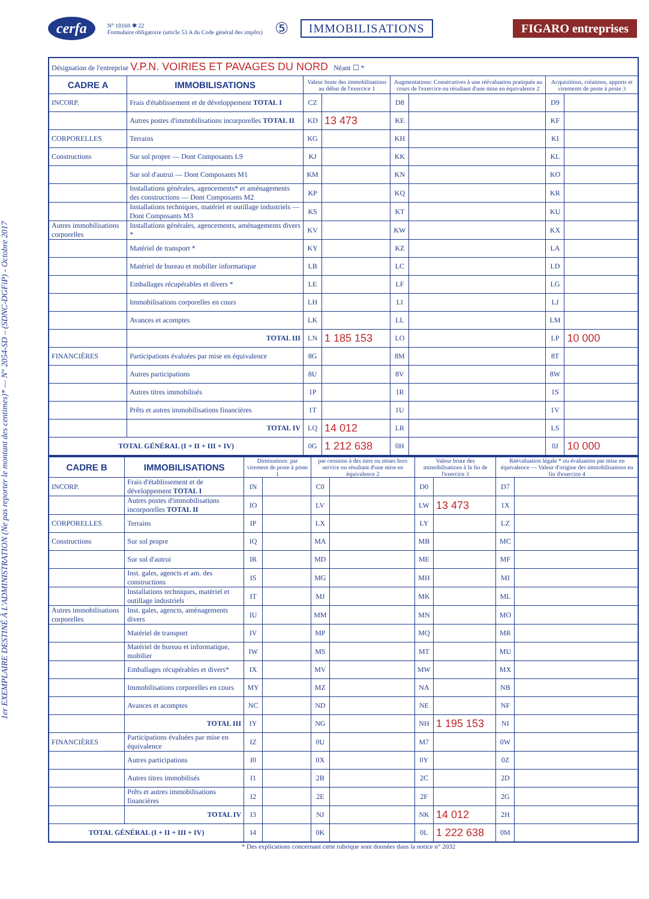cerfa
N° 10169 ✱ 22
Formulaire obligatoire (article 53 A du Code général des impôts)
⑤ IMMOBILISATIONS FIGARO entreprises
1er EXEMPLAIRE DESTINÉ À L'ADMINISTRATION (Ne pas reporter le montant des centimes)* — N° 2054-SD – (SDNC-DGFiP) - Octobre 2017
| Désignation de l'entreprise V.P.N. VOIRIES ET PAVAGES DU NORD Néant ☐ * | | | | | | | |
| CADRE A | IMMOBILISATIONS | Valeur brute des immobilisations au début de l'exercice 1 | | Augmentations: Consécutives à une réévaluation pratiquée au cours de l'exercice ou résultant d'une mise en équivalence 2 | | Acquisitions, créations, apports et virements de poste à poste 3 | |
| INCORP. | Frais d'établissement et de développement TOTAL I | CZ | | D8 | | D9 | |
| | Autres postes d'immobilisations incorporelles TOTAL II | KD | 13 473 | KE | | KF | |
| CORPORELLES | Terrains | KG | | KH | | KI | |
| Constructions | Sur sol propre — Dont Composants L9 | KJ | | KK | | KL | |
| | Sur sol d'autrui — Dont Composants M1 | KM | | KN | | KO | |
| | Installations générales, agencements* et aménagements des constructions — Dont Composants M2 | KP | | KQ | | KR | |
| | Installations techniques, matériel et outillage industriels — Dont Composants M3 | KS | | KT | | KU | |
| Autres immobilisations corporelles | Installations générales, agencements, aménagements divers * | KV | | KW | | KX | |
| | Matériel de transport * | KY | | KZ | | LA | |
| | Matériel de bureau et mobilier informatique | LB | | LC | | LD | |
| | Emballages récupérables et divers * | LE | | LF | | LG | |
| | Immobilisations corporelles en cours | LH | | LI | | LJ | |
| | Avances et acomptes | LK | | LL | | LM | |
| | TOTAL III | LN | 1 185 153 | LO | | LP | 10 000 |
| FINANCIÈRES | Participations évaluées par mise en équivalence | 8G | | 8M | | 8T | |
| | Autres participations | 8U | | 8V | | 8W | |
| | Autres titres immobilisés | 1P | | 1R | | 1S | |
| | Prêts et autres immobilisations financières | 1T | | 1U | | 1V | |
| | TOTAL IV | LQ | 14 012 | LR | | LS | |
| TOTAL GÉNÉRAL (I + II + III + IV) | | 0G | 1 212 638 | 0H | | 0J | 10 000 |
| CADRE B | IMMOBILISATIONS | Diminutions: par virement de poste à poste 1 | | par cessions à des tiers ou mises hors service ou résultant d'une mise en équivalence 2 | | Valeur brute des immobilisations à la fin de l'exercice 3 | | Réévaluation légale * ou évaluation par mise en équivalence — Valeur d'origine des immobilisations en fin d'exercice 4 | |
| --- | --- | --- | --- | --- | --- | --- | --- | --- | --- |
| INCORP. | Frais d'établissement et de développement TOTAL I | IN | | C0 | | D0 | | D7 | |
| | Autres postes d'immobilisations incorporelles TOTAL II | IO | | LV | | LW | 13 473 | 1X | |
| CORPORELLES | Terrains | IP | | LX | | LY | | LZ | |
| Constructions | Sur sol propre | IQ | | MA | | MB | | MC | |
| | Sur sol d'autrui | IR | | MD | | ME | | MF | |
| | Inst. gales, agencts et am. des constructions | IS | | MG | | MH | | MI | |
| | Installations techniques, matériel et outillage industriels | IT | | MJ | | MK | | ML | |
| Autres immobilisations corporelles | Inst. gales, agencts, aménagements divers | IU | | MM | | MN | | MO | |
| | Matériel de transport | IV | | MP | | MQ | | MR | |
| | Matériel de bureau et informatique, mobilier | IW | | MS | | MT | | MU | |
| | Emballages récupérables et divers* | IX | | MV | | MW | | MX | |
| | Immobilisations corporelles en cours | MY | | MZ | | NA | | NB | |
| | Avances et acomptes | NC | | ND | | NE | | NF | |
| | TOTAL III | IY | | NG | | NH | 1 195 153 | NI | |
| FINANCIÈRES | Participations évaluées par mise en équivalence | IZ | | 0U | | M7 | | 0W | |
| | Autres participations | I0 | | 0X | | 0Y | | 0Z | |
| | Autres titres immobilisés | I1 | | 2B | | 2C | | 2D | |
| | Prêts et autres immobilisations financières | I2 | | 2E | | 2F | | 2G | |
| | TOTAL IV | I3 | | NJ | | NK | 14 012 | 2H | |
| TOTAL GÉNÉRAL (I + II + III + IV) | | I4 | | 0K | | 0L | 1 222 638 | 0M | |
* Des explications concernant cette rubrique sont données dans la notice n° 2032